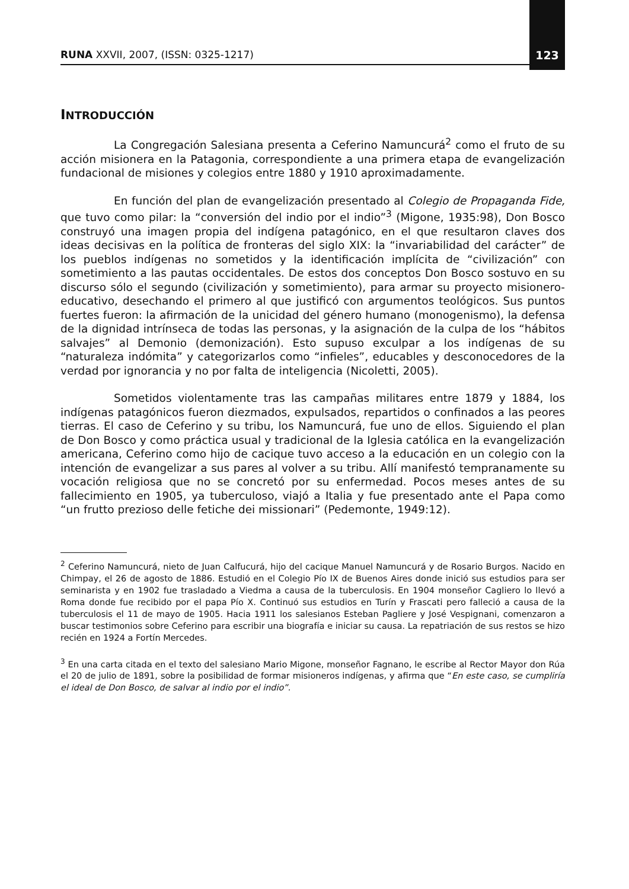RUNA XXVII, 2007, (ISSN: 0325-1217) 123
INTRODUCCIÓN
La Congregación Salesiana presenta a Ceferino Namuncurá<sup>2</sup> como el fruto de su acción misionera en la Patagonia, correspondiente a una primera etapa de evangelización fundacional de misiones y colegios entre 1880 y 1910 aproximadamente.
En función del plan de evangelización presentado al Colegio de Propaganda Fide, que tuvo como pilar: la “conversión del indio por el indio”<sup>3</sup> (Migone, 1935:98), Don Bosco construyó una imagen propia del indígena patagónico, en el que resultaron claves dos ideas decisivas en la política de fronteras del siglo XIX: la “invariabilidad del carácter” de los pueblos indígenas no sometidos y la identificación implícita de “civilización” con sometimiento a las pautas occidentales. De estos dos conceptos Don Bosco sostuvo en su discurso sólo el segundo (civilización y sometimiento), para armar su proyecto misionero-educativo, desechando el primero al que justificó con argumentos teológicos. Sus puntos fuertes fueron: la afirmación de la unicidad del género humano (monogenismo), la defensa de la dignidad intrínseca de todas las personas, y la asignación de la culpa de los “hábitos salvajes” al Demonio (demonización). Esto supuso exculpar a los indígenas de su “naturaleza indómita” y categorizarlos como “infieles”, educables y desconocedores de la verdad por ignorancia y no por falta de inteligencia (Nicoletti, 2005).
Sometidos violentamente tras las campañas militares entre 1879 y 1884, los indígenas patagónicos fueron diezmados, expulsados, repartidos o confinados a las peores tierras. El caso de Ceferino y su tribu, los Namuncurá, fue uno de ellos. Siguiendo el plan de Don Bosco y como práctica usual y tradicional de la Iglesia católica en la evangelización americana, Ceferino como hijo de cacique tuvo acceso a la educación en un colegio con la intención de evangelizar a sus pares al volver a su tribu. Allí manifestó tempranamente su vocación religiosa que no se concretó por su enfermedad. Pocos meses antes de su fallecimiento en 1905, ya tuberculoso, viajó a Italia y fue presentado ante el Papa como “un frutto prezioso delle fetiche dei missionari” (Pedemonte, 1949:12).
<sup>2</sup> Ceferino Namuncurá, nieto de Juan Calfucurá, hijo del cacique Manuel Namuncurá y de Rosario Burgos. Nacido en Chimpay, el 26 de agosto de 1886. Estudió en el Colegio Pío IX de Buenos Aires donde inició sus estudios para ser seminarista y en 1902 fue trasladado a Viedma a causa de la tuberculosis. En 1904 monseñor Cagliero lo llevó a Roma donde fue recibido por el papa Pío X. Continuó sus estudios en Turín y Frascati pero falleció a causa de la tuberculosis el 11 de mayo de 1905. Hacia 1911 los salesianos Esteban Pagliere y José Vespignani, comenzaron a buscar testimonios sobre Ceferino para escribir una biografía e iniciar su causa. La repatriación de sus restos se hizo recién en 1924 a Fortín Mercedes.
<sup>3</sup> En una carta citada en el texto del salesiano Mario Migone, monseñor Fagnano, le escribe al Rector Mayor don Rúa el 20 de julio de 1891, sobre la posibilidad de formar misioneros indígenas, y afirma que “En este caso, se cumpliría el ideal de Don Bosco, de salvar al indio por el indio”.